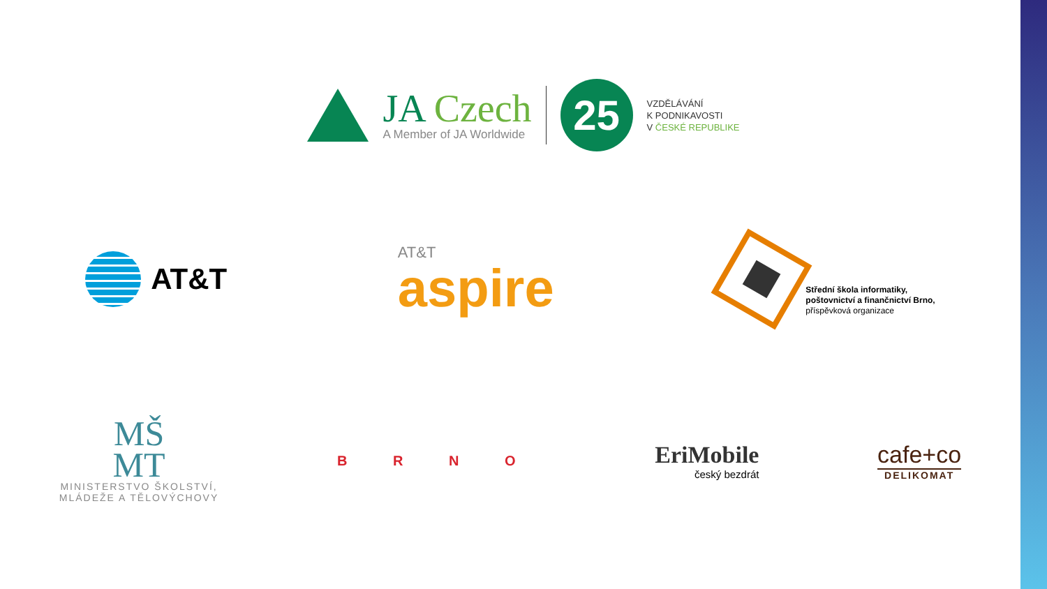JA Czech
A Member of JA Worldwide
25
VZDĚLÁVÁNÍ
K PODNIKAVOSTI
V ČESKÉ REPUBLIKE
AT&T
AT&T
aspire
Střední škola informatiky,
poštovnictví a finančnictví Brno,
příspěvková organizace
MŠ
MT
MINISTERSTVO ŠKOLSTVÍ,
MLÁDEŽE A TĚLOVÝCHOVY
B R N O
EriMobile
český bezdrát
cafe+co
DELIKOMAT